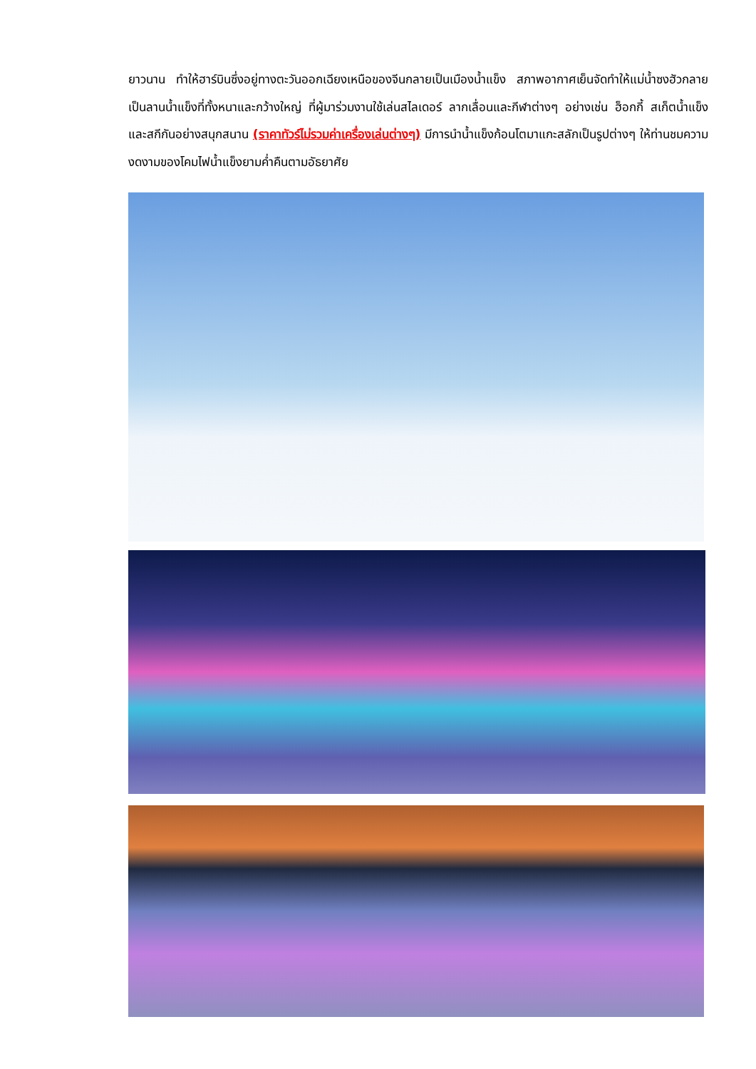ยาวนาน ทำให้ฮาร์บินซึ่งอยู่ทางตะวันออกเฉียงเหนือของจีนกลายเป็นเมืองน้ำแข็ง สภาพอากาศเย็นจัดทำให้แม่น้ำซงฮัวกลายเป็นลานน้ำแข็งที่ทั้งหนาและกว้างใหญ่ ที่ผู้มาร่วมงานใช้เล่นสไลเดอร์ ลากเลื่อนและกีฬาต่างๆ อย่างเช่น ฮ็อกกี้ สเก็ตน้ำแข็งและสกีกันอย่างสนุกสนาน (ราคาทัวร์ไม่รวมค่าเครื่องเล่นต่างๆ) มีการนำน้ำแข็งก้อนโตมาแกะสลักเป็นรูปต่างๆ ให้ท่านชมความงดงามของโคมไฟน้ำแข็งยามค่ำคืนตามอัธยาศัย